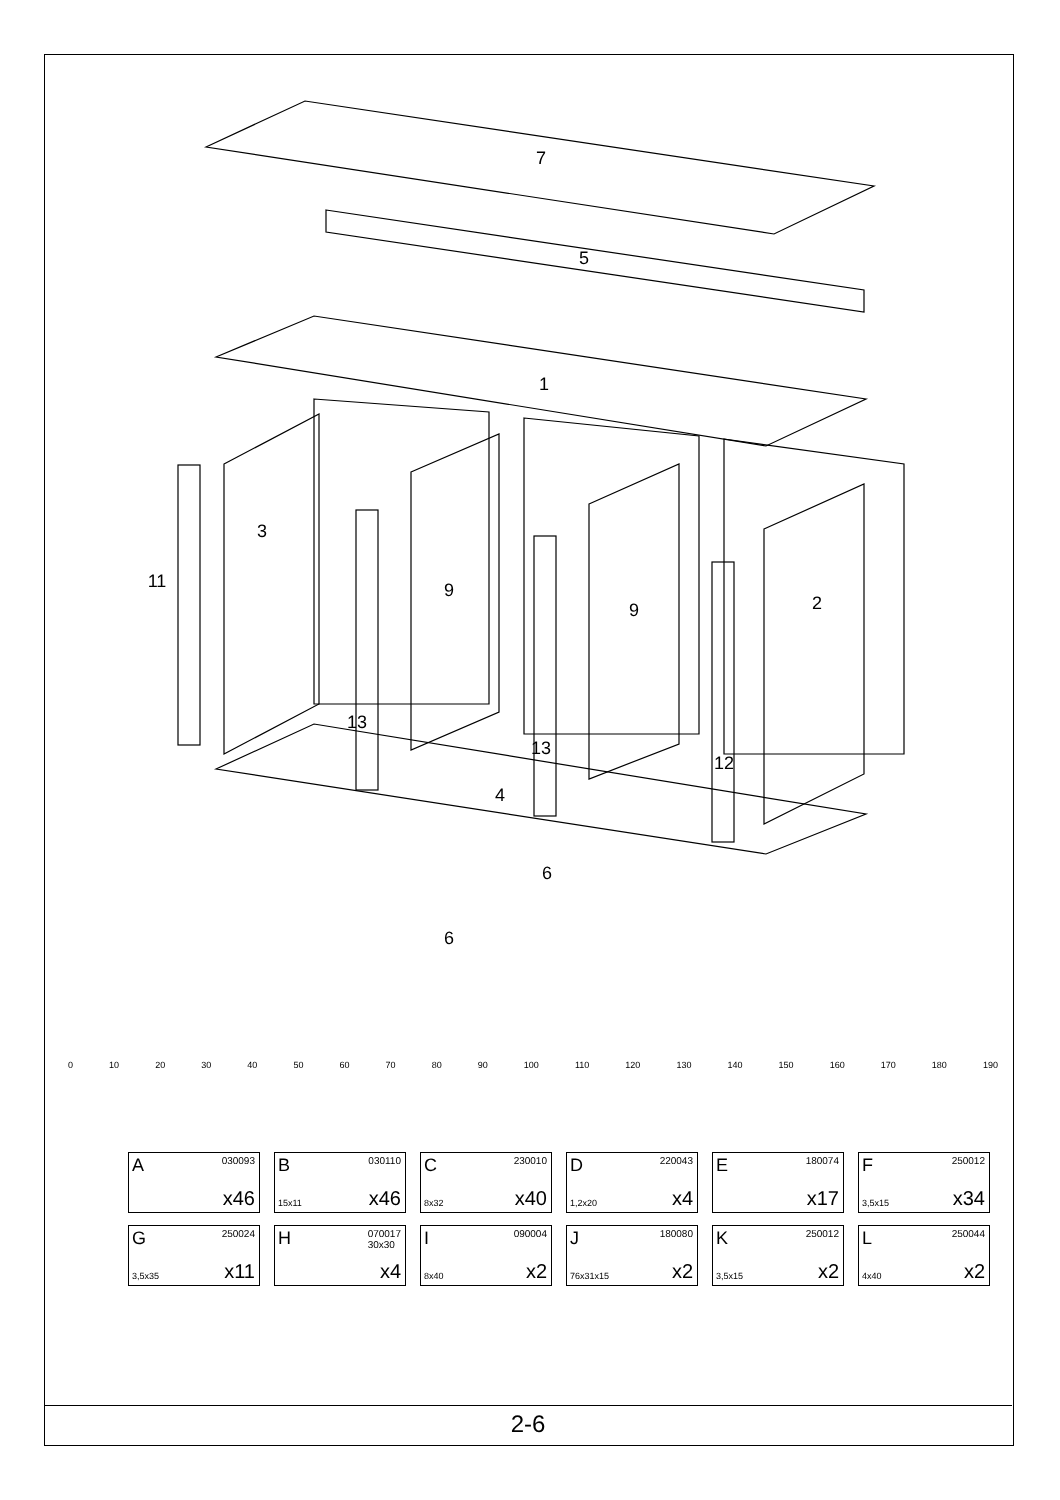7
5
1
3
9
9
2
11
13
13
12
4
6
6
0 10 20 30 40 50 60 70 80 90 100 110 120 130 140 150 160 170 180 190
| A 030093 x46 | B 030110 15x11 x46 | C 230010 8x32 x40 | D 220043 1,2x20 x4 | E 180074 x17 | F 250012 3,5x15 x34 |
| G 250024 3,5x35 x11 | H 070017 30x30 x4 | I 090004 8x40 x2 | J 180080 76x31x15 x2 | K 250012 3,5x15 x2 | L 250044 4x40 x2 |
2-6